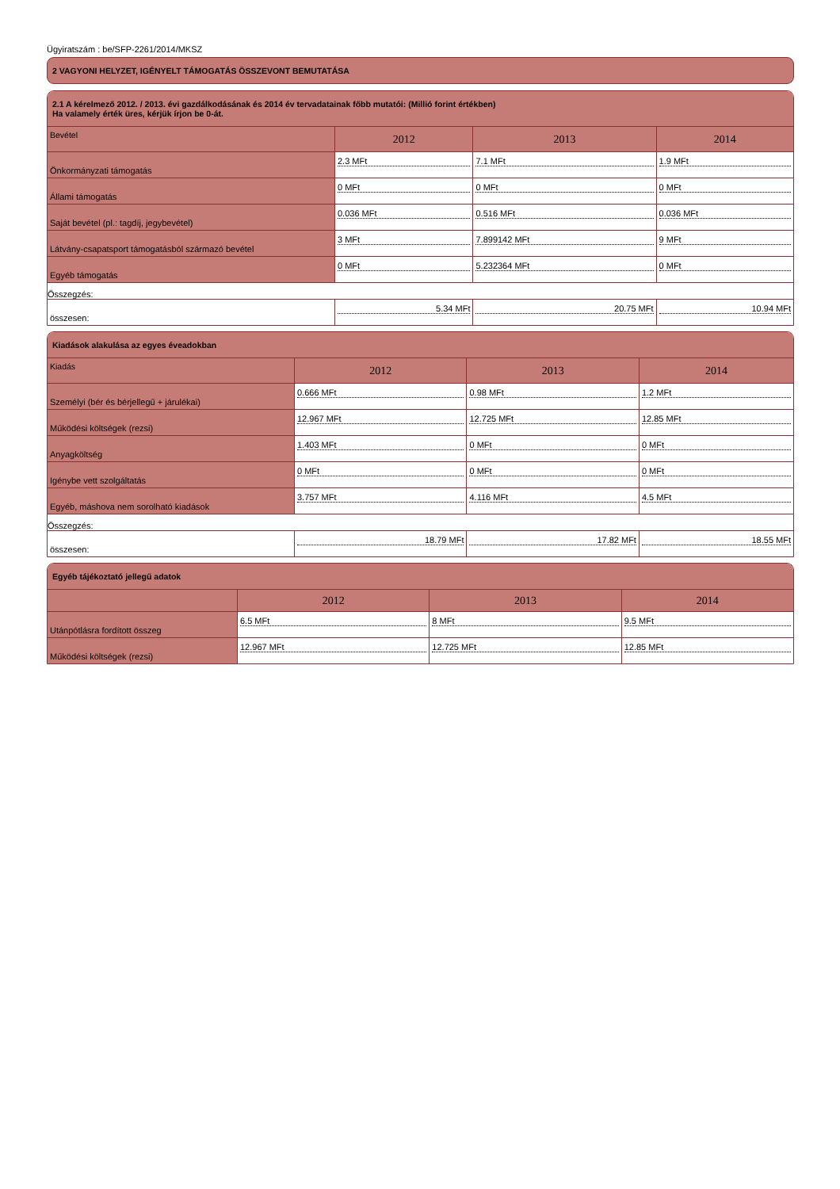Ügyiratszám : be/SFP-2261/2014/MKSZ
2 VAGYONI HELYZET, IGÉNYELT TÁMOGATÁS ÖSSZEVONT BEMUTATÁSA
2.1 A kérelmező 2012. / 2013. évi gazdálkodásának és 2014 év tervadatainak főbb mutatói: (Millió forint értékben)
Ha valamely érték üres, kérjük írjon be 0-át.
| Bevétel | 2012 | 2013 | 2014 |
| --- | --- | --- | --- |
| Önkormányzati támogatás | 2.3 MFt | 7.1 MFt | 1.9 MFt |
| Állami támogatás | 0 MFt | 0 MFt | 0 MFt |
| Saját bevétel (pl.: tagdíj, jegybevétel) | 0.036 MFt | 0.516 MFt | 0.036 MFt |
| Látvány-csapatsport támogatásból származó bevétel | 3 MFt | 7.899142 MFt | 9 MFt |
| Egyéb támogatás | 0 MFt | 5.232364 MFt | 0 MFt |
| Összegzés: | | | |
| összesen: | 5.34 MFt | 20.75 MFt | 10.94 MFt |
Kiadások alakulása az egyes éveadokban
| Kiadás | 2012 | 2013 | 2014 |
| --- | --- | --- | --- |
| Személyi (bér és bérjellegű + járulékai) | 0.666 MFt | 0.98 MFt | 1.2 MFt |
| Működési költségek (rezsi) | 12.967 MFt | 12.725 MFt | 12.85 MFt |
| Anyagköltség | 1.403 MFt | 0 MFt | 0 MFt |
| Igénybe vett szolgáltatás | 0 MFt | 0 MFt | 0 MFt |
| Egyéb, máshova nem sorolható kiadások | 3.757 MFt | 4.116 MFt | 4.5 MFt |
| Összegzés: | | | |
| összesen: | 18.79 MFt | 17.82 MFt | 18.55 MFt |
Egyéb tájékoztató jellegű adatok
| | 2012 | 2013 | 2014 |
| --- | --- | --- | --- |
| Utánpótlásra fordított összeg | 6.5 MFt | 8 MFt | 9.5 MFt |
| Működési költségek (rezsi) | 12.967 MFt | 12.725 MFt | 12.85 MFt |